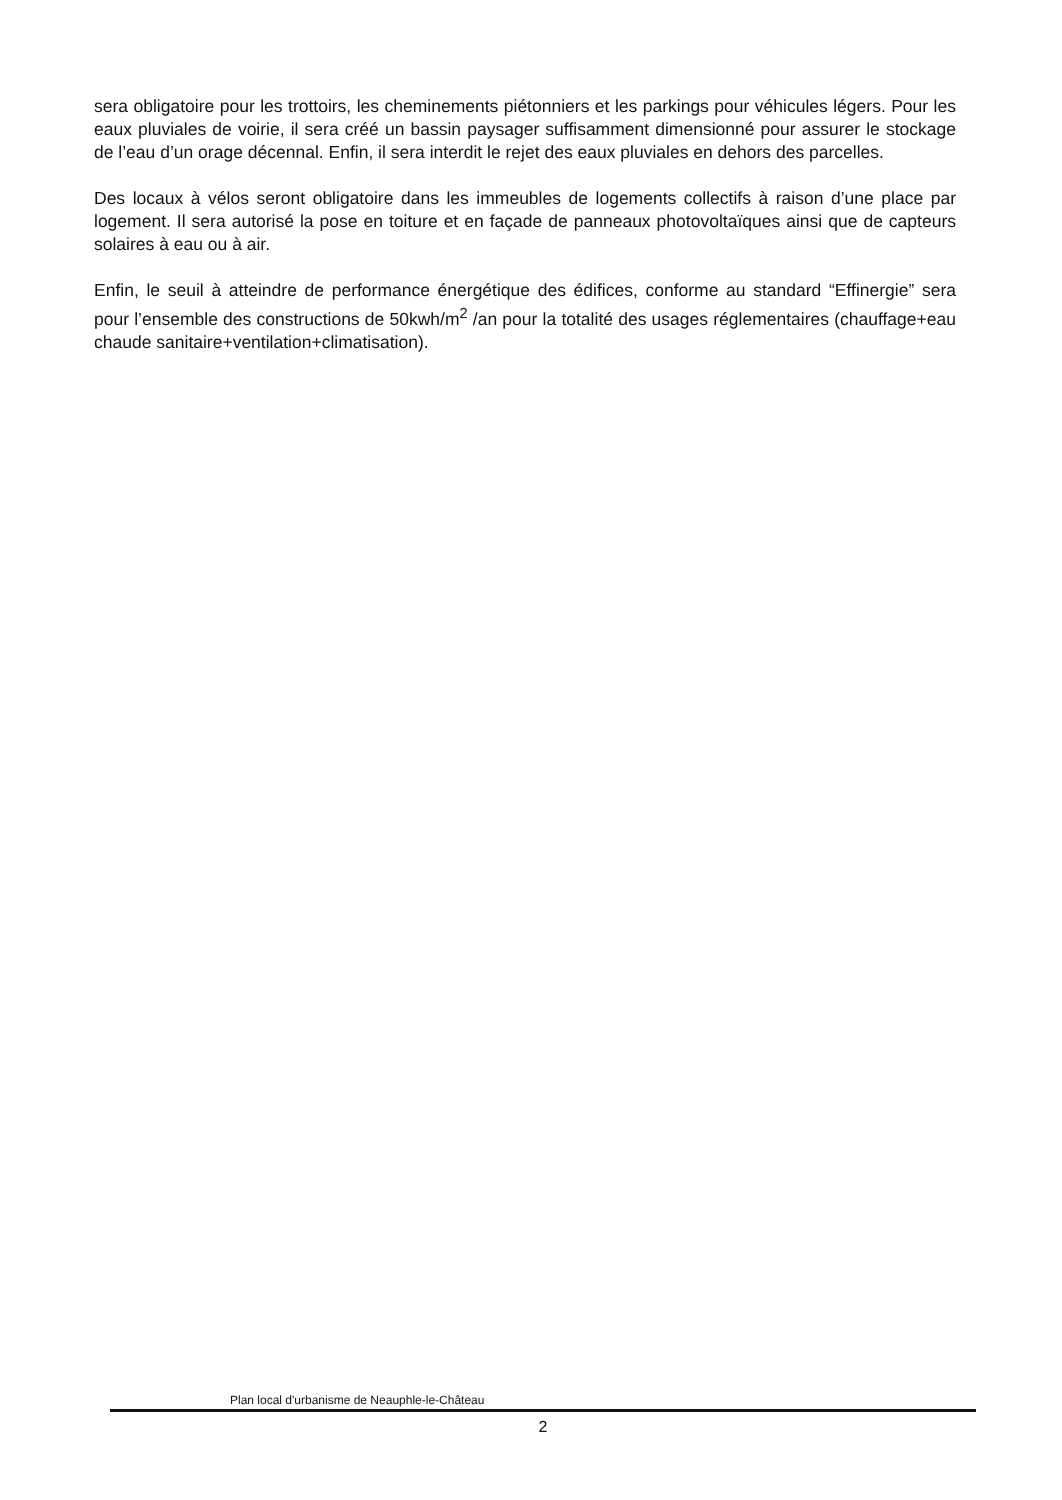sera obligatoire pour les trottoirs, les cheminements piétonniers et les parkings pour véhicules légers. Pour les eaux pluviales de voirie, il sera créé un bassin paysager suffisamment dimensionné pour assurer le stockage de l’eau d’un orage décennal. Enfin, il sera interdit le rejet des eaux pluviales en dehors des parcelles.
Des locaux à vélos seront obligatoire dans les immeubles de logements collectifs à raison d’une place par logement. Il sera autorisé la pose en toiture et en façade de panneaux photovoltaïques ainsi que de capteurs solaires à eau ou à air.
Enfin, le seuil à atteindre de performance énergétique des édifices, conforme au standard “Effinergie” sera pour l’ensemble des constructions de 50kwh/m<sup>2</sup> /an pour la totalité des usages réglementaires (chauffage+eau chaude sanitaire+ventilation+climatisation).
Plan local d'urbanisme de Neauphle-le-Château
2